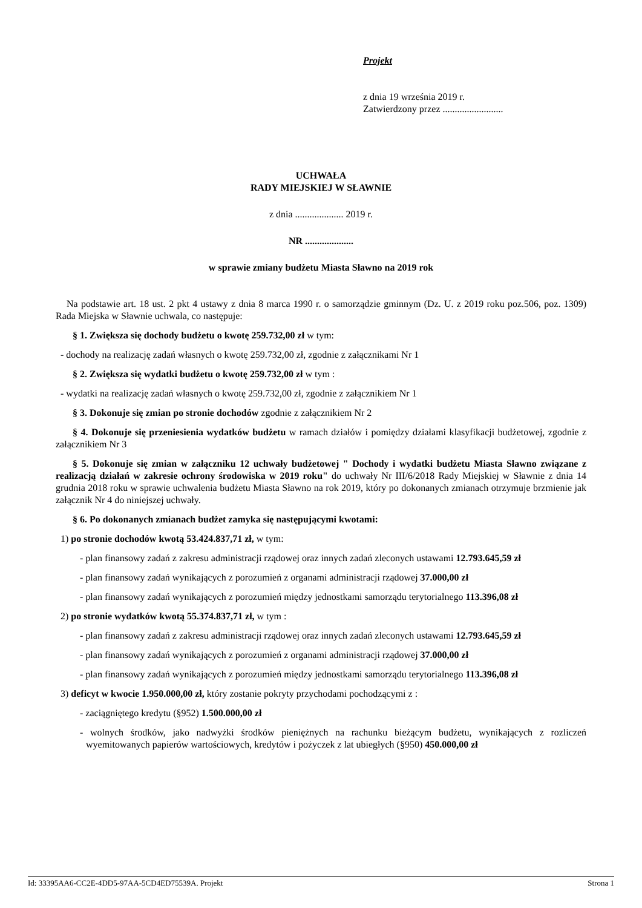Projekt
z dnia 19 września 2019 r.
Zatwierdzony przez .........................
UCHWAŁA
RADY MIEJSKIEJ W SŁAWNIE
z dnia .................... 2019 r.
NR ....................
w sprawie zmiany budżetu Miasta Sławno na 2019 rok
Na podstawie art. 18 ust. 2 pkt 4 ustawy z dnia 8 marca 1990 r. o samorządzie gminnym (Dz. U. z 2019 roku poz.506, poz. 1309) Rada Miejska w Sławnie uchwala, co następuje:
§ 1. Zwiększa się dochody budżetu o kwotę 259.732,00 zł w tym:
- dochody na realizację zadań własnych o kwotę 259.732,00 zł, zgodnie z załącznikami Nr 1
§ 2. Zwiększa się wydatki budżetu o kwotę 259.732,00 zł w tym :
- wydatki na realizację zadań własnych o kwotę 259.732,00 zł, zgodnie z załącznikiem Nr 1
§ 3. Dokonuje się zmian po stronie dochodów zgodnie z załącznikiem Nr 2
§ 4. Dokonuje się przeniesienia wydatków budżetu w ramach działów i pomiędzy działami klasyfikacji budżetowej, zgodnie z załącznikiem Nr 3
§ 5. Dokonuje się zmian w załączniku 12 uchwały budżetowej " Dochody i wydatki budżetu Miasta Sławno związane z realizacją działań w zakresie ochrony środowiska w 2019 roku" do uchwały Nr III/6/2018 Rady Miejskiej w Sławnie z dnia 14 grudnia 2018 roku w sprawie uchwalenia budżetu Miasta Sławno na rok 2019, który po dokonanych zmianach otrzymuje brzmienie jak załącznik Nr 4 do niniejszej uchwały.
§ 6. Po dokonanych zmianach budżet zamyka się następującymi kwotami:
1) po stronie dochodów kwotą 53.424.837,71 zł, w tym:
- plan finansowy zadań z zakresu administracji rządowej oraz innych zadań zleconych ustawami 12.793.645,59 zł
- plan finansowy zadań wynikających z porozumień z organami administracji rządowej 37.000,00 zł
- plan finansowy zadań wynikających z porozumień między jednostkami samorządu terytorialnego 113.396,08 zł
2) po stronie wydatków kwotą 55.374.837,71 zł, w tym :
- plan finansowy zadań z zakresu administracji rządowej oraz innych zadań zleconych ustawami 12.793.645,59 zł
- plan finansowy zadań wynikających z porozumień z organami administracji rządowej 37.000,00 zł
- plan finansowy zadań wynikających z porozumień między jednostkami samorządu terytorialnego 113.396,08 zł
3) deficyt w kwocie 1.950.000,00 zł, który zostanie pokryty przychodami pochodzącymi z :
- zaciągniętego kredytu (§952) 1.500.000,00 zł
- wolnych środków, jako nadwyżki środków pieniężnych na rachunku bieżącym budżetu, wynikających z rozliczeń wyemitowanych papierów wartościowych, kredytów i pożyczek z lat ubiegłych (§950) 450.000,00 zł
Id: 33395AA6-CC2E-4DD5-97AA-5CD4ED75539A. Projekt Strona 1